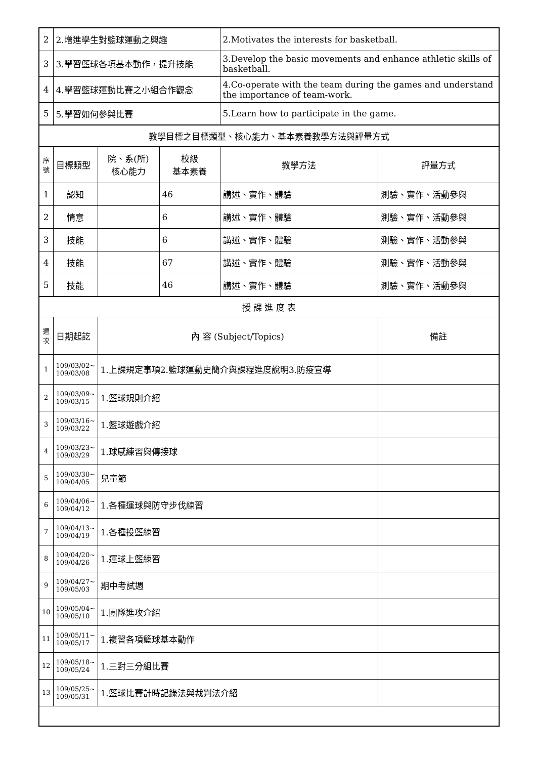| 2 | 2.增進學生對籃球運動之興趣 | | | 2.Motivates the interests for basketball. | |
| 3 | 3.學習籃球各項基本動作，提升技能 | | | 3.Develop the basic movements and enhance athletic skills of basketball. | |
| 4 | 4.學習籃球運動比賽之小組合作觀念 | | | 4.Co-operate with the team during the games and understand the importance of team-work. | |
| 5 | 5.學習如何參與比賽 | | | 5.Learn how to participate in the game. | |
| 教學目標之目標類型、核心能力、基本素養教學方法與評量方式 | | | | | |
| 序號 | 目標類型 | 院、系(所) 核心能力 | 校級 基本素養 | 教學方法 | 評量方式 |
| 1 | 認知 | | 46 | 講述、實作、體驗 | 測驗、實作、活動參與 |
| 2 | 情意 | | 6 | 講述、實作、體驗 | 測驗、實作、活動參與 |
| 3 | 技能 | | 6 | 講述、實作、體驗 | 測驗、實作、活動參與 |
| 4 | 技能 | | 67 | 講述、實作、體驗 | 測驗、實作、活動參與 |
| 5 | 技能 | | 46 | 講述、實作、體驗 | 測驗、實作、活動參與 |
| 授 課 進 度 表 | | | | | |
| 週次 | 日期起訖 | 內 容 (Subject/Topics) | | | 備註 |
| 1 | 109/03/02~ 109/03/08 | 1.上課規定事項2.籃球運動史簡介與課程進度說明3.防疫宣導 | | | |
| 2 | 109/03/09~ 109/03/15 | 1.籃球規則介紹 | | | |
| 3 | 109/03/16~ 109/03/22 | 1.籃球遊戲介紹 | | | |
| 4 | 109/03/23~ 109/03/29 | 1.球感練習與傳接球 | | | |
| 5 | 109/03/30~ 109/04/05 | 兒童節 | | | |
| 6 | 109/04/06~ 109/04/12 | 1.各種運球與防守步伐練習 | | | |
| 7 | 109/04/13~ 109/04/19 | 1.各種投籃練習 | | | |
| 8 | 109/04/20~ 109/04/26 | 1.運球上籃練習 | | | |
| 9 | 109/04/27~ 109/05/03 | 期中考試週 | | | |
| 10 | 109/05/04~ 109/05/10 | 1.團隊進攻介紹 | | | |
| 11 | 109/05/11~ 109/05/17 | 1.複習各項籃球基本動作 | | | |
| 12 | 109/05/18~ 109/05/24 | 1.三對三分組比賽 | | | |
| 13 | 109/05/25~ 109/05/31 | 1.籃球比賽計時記錄法與裁判法介紹 | | | |